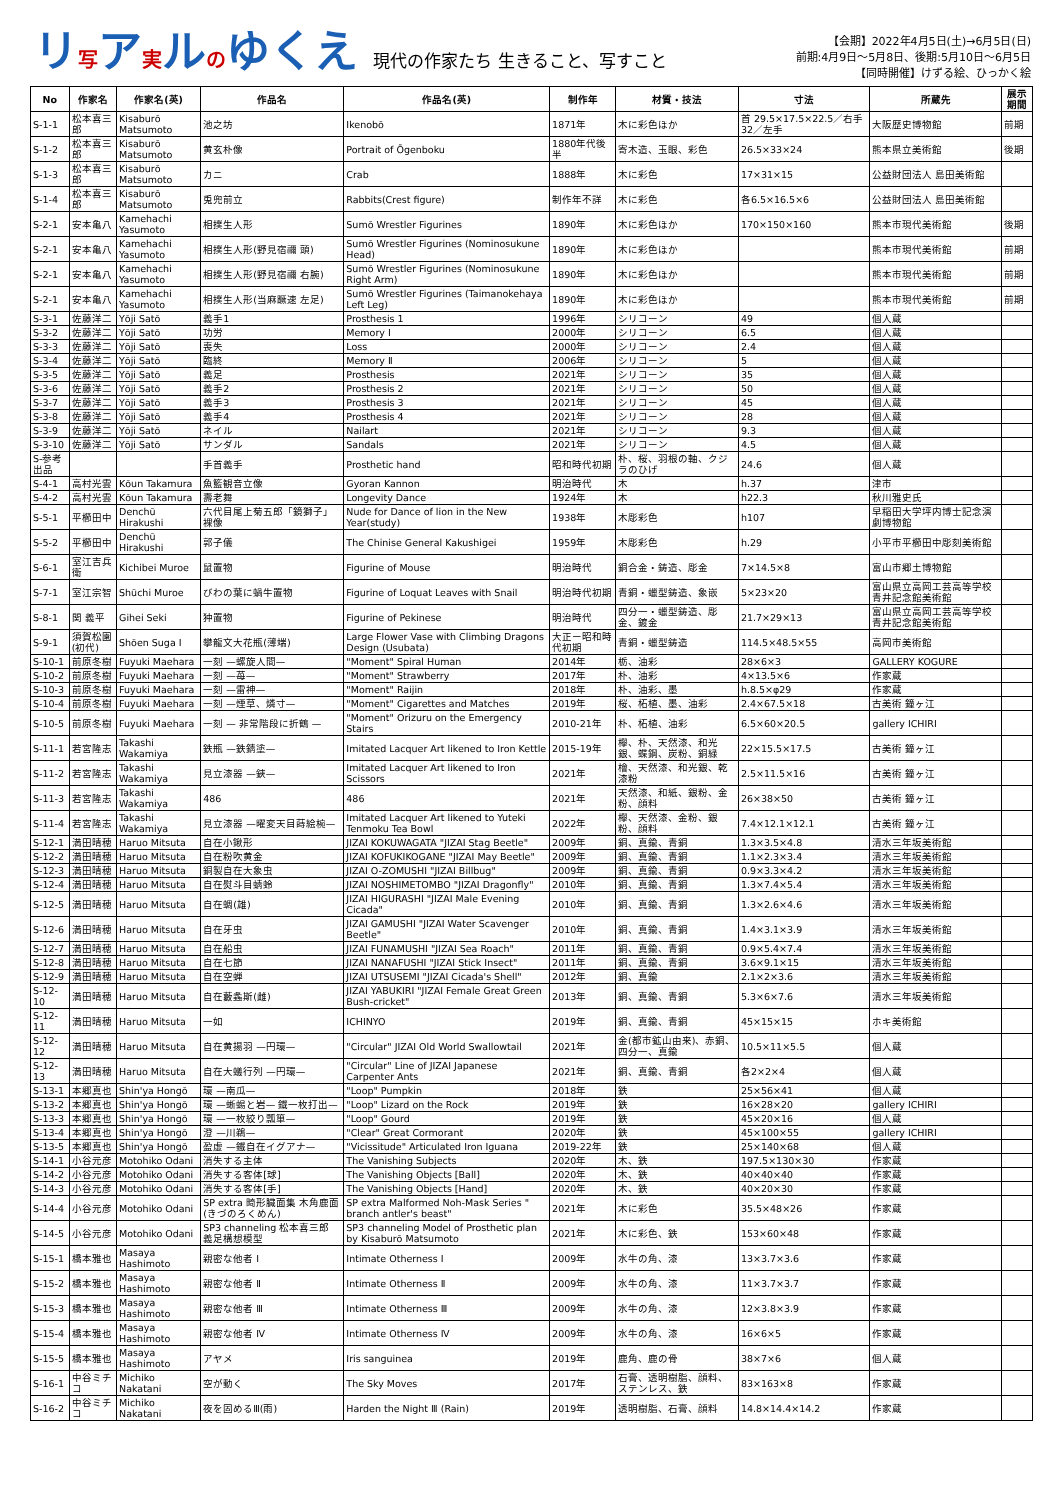リ写ア実ルのゆくえ 現代の作家たち 生きること、写すこと
【会期】2022年4月5日(土)→6月5日(日)
前期:4月9日〜5月8日、後期:5月10日〜6月5日
【同時開催】けずる絵、ひっかく絵
| No | 作家名 | 作家名(英) | 作品名 | 作品名(英) | 制作年 | 材質・技法 | 寸法 | 所蔵先 | 展示期間 |
| --- | --- | --- | --- | --- | --- | --- | --- | --- | --- |
| S-1-1 | 松本喜三郎 | Kisaburō Matsumoto | 池之坊 | Ikenobō | 1871年 | 木に彩色ほか | 首 29.5×17.5×22.5／右手 32／左手 | 大阪歴史博物館 | 前期 |
| S-1-2 | 松本喜三郎 | Kisaburō Matsumoto | 黄玄朴像 | Portrait of Ōgenboku | 1880年代後半 | 寄木造、玉眼、彩色 | 26.5×33×24 | 熊本県立美術館 | 後期 |
| S-1-3 | 松本喜三郎 | Kisaburō Matsumoto | カニ | Crab | 1888年 | 木に彩色 | 17×31×15 | 公益財団法人 島田美術館 | |
| S-1-4 | 松本喜三郎 | Kisaburō Matsumoto | 兎兜前立 | Rabbits(Crest figure) | 制作年不詳 | 木に彩色 | 各6.5×16.5×6 | 公益財団法人 島田美術館 | |
| S-2-1 | 安本亀八 | Kamehachi Yasumoto | 相撲生人形 | Sumō Wrestler Figurines | 1890年 | 木に彩色ほか | 170×150×160 | 熊本市現代美術館 | 後期 |
| S-2-1 | 安本亀八 | Kamehachi Yasumoto | 相撲生人形(野見宿禰 頭) | Sumō Wrestler Figurines (Nominosukune Head) | 1890年 | 木に彩色ほか | | 熊本市現代美術館 | 前期 |
| S-2-1 | 安本亀八 | Kamehachi Yasumoto | 相撲生人形(野見宿禰 右腕) | Sumō Wrestler Figurines (Nominosukune Right Arm) | 1890年 | 木に彩色ほか | | 熊本市現代美術館 | 前期 |
| S-2-1 | 安本亀八 | Kamehachi Yasumoto | 相撲生人形(当麻蹶速 左足) | Sumō Wrestler Figurines (Taimanokehaya Left Leg) | 1890年 | 木に彩色ほか | | 熊本市現代美術館 | 前期 |
| S-3-1 | 佐藤洋二 | Yōji Satō | 義手1 | Prosthesis 1 | 1996年 | シリコーン | 49 | 個人蔵 | |
| S-3-2 | 佐藤洋二 | Yōji Satō | 功労 | Memory Ⅰ | 2000年 | シリコーン | 6.5 | 個人蔵 | |
| S-3-3 | 佐藤洋二 | Yōji Satō | 喪失 | Loss | 2000年 | シリコーン | 2.4 | 個人蔵 | |
| S-3-4 | 佐藤洋二 | Yōji Satō | 臨終 | Memory Ⅱ | 2006年 | シリコーン | 5 | 個人蔵 | |
| S-3-5 | 佐藤洋二 | Yōji Satō | 義足 | Prosthesis | 2021年 | シリコーン | 35 | 個人蔵 | |
| S-3-6 | 佐藤洋二 | Yōji Satō | 義手2 | Prosthesis 2 | 2021年 | シリコーン | 50 | 個人蔵 | |
| S-3-7 | 佐藤洋二 | Yōji Satō | 義手3 | Prosthesis 3 | 2021年 | シリコーン | 45 | 個人蔵 | |
| S-3-8 | 佐藤洋二 | Yōji Satō | 義手4 | Prosthesis 4 | 2021年 | シリコーン | 28 | 個人蔵 | |
| S-3-9 | 佐藤洋二 | Yōji Satō | ネイル | Nailart | 2021年 | シリコーン | 9.3 | 個人蔵 | |
| S-3-10 | 佐藤洋二 | Yōji Satō | サンダル | Sandals | 2021年 | シリコーン | 4.5 | 個人蔵 | |
| S-参考出品 | | | 手首義手 | Prosthetic hand | 昭和時代初期 | 朴、桜、羽根の軸、クジラのひげ | 24.6 | 個人蔵 | |
| S-4-1 | 高村光雲 | Kōun Takamura | 魚籃観音立像 | Gyoran Kannon | 明治時代 | 木 | h.37 | 津市 | |
| S-4-2 | 高村光雲 | Kōun Takamura | 壽老舞 | Longevity Dance | 1924年 | 木 | h22.3 | 秋川雅史氏 | |
| S-5-1 | 平櫛田中 | Denchū Hirakushi | 六代目尾上菊五郎「鏡獅子」裸像 | Nude for Dance of lion in the New Year(study) | 1938年 | 木彫彩色 | h107 | 早稲田大学坪内博士記念演劇博物館 | |
| S-5-2 | 平櫛田中 | Denchū Hirakushi | 郭子儀 | The Chinise General Kakushigei | 1959年 | 木彫彩色 | h.29 | 小平市平櫛田中彫刻美術館 | |
| S-6-1 | 室江吉兵衛 | Kichibei Muroe | 鼠置物 | Figurine of Mouse | 明治時代 | 銅合金・鋳造、彫金 | 7×14.5×8 | 富山市郷土博物館 | |
| S-7-1 | 室江宗智 | Shūchi Muroe | びわの葉に蝸牛置物 | Figurine of Loquat Leaves with Snail | 明治時代初期 | 青銅・蠟型鋳造、象嵌 | 5×23×20 | 富山県立高岡工芸高等学校青井記念館美術館 | |
| S-8-1 | 関 義平 | Gihei Seki | 狆置物 | Figurine of Pekinese | 明治時代 | 四分一・蠟型鋳造、彫金、鍍金 | 21.7×29×13 | 富山県立高岡工芸高等学校青井記念館美術館 | |
| S-9-1 | 須賀松園(初代) | Shōen Suga Ⅰ | 攀龍文大花瓶(薄端) | Large Flower Vase with Climbing Dragons Design (Usubata) | 大正ー昭和時代初期 | 青銅・蠟型鋳造 | 114.5×48.5×55 | 高岡市美術館 | |
| S-10-1 | 前原冬樹 | Fuyuki Maehara | 一刻 —螺旋人間— | "Moment" Spiral Human | 2014年 | 栃、油彩 | 28×6×3 | GALLERY KOGURE | |
| S-10-2 | 前原冬樹 | Fuyuki Maehara | 一刻 —苺— | "Moment" Strawberry | 2017年 | 朴、油彩 | 4×13.5×6 | 作家蔵 | |
| S-10-3 | 前原冬樹 | Fuyuki Maehara | 一刻 —雷神— | "Moment" Raijin | 2018年 | 朴、油彩、墨 | h.8.5×φ29 | 作家蔵 | |
| S-10-4 | 前原冬樹 | Fuyuki Maehara | 一刻 —煙草、燐寸— | "Moment" Cigarettes and Matches | 2019年 | 桜、柘植、墨、油彩 | 2.4×67.5×18 | 古美術 鐘ヶ江 | |
| S-10-5 | 前原冬樹 | Fuyuki Maehara | 一刻 — 非常階段に折鶴 — | "Moment" Orizuru on the Emergency Stairs | 2010-21年 | 朴、柘植、油彩 | 6.5×60×20.5 | gallery ICHIRI | |
| S-11-1 | 若宮隆志 | Takashi Wakamiya | 鉄瓶 —鉄錆塗— | Imitated Lacquer Art likened to Iron Kettle | 2015-19年 | 欅、朴、天然漆、和光銀、蝶鋼、炭粉、銅緑 | 22×15.5×17.5 | 古美術 鐘ヶ江 | |
| S-11-2 | 若宮隆志 | Takashi Wakamiya | 見立漆器 —鋏— | Imitated Lacquer Art likened to Iron Scissors | 2021年 | 檜、天然漆、和光銀、乾漆粉 | 2.5×11.5×16 | 古美術 鐘ヶ江 | |
| S-11-3 | 若宮隆志 | Takashi Wakamiya | 486 | 486 | 2021年 | 天然漆、和紙、銀粉、金粉、顔料 | 26×38×50 | 古美術 鐘ヶ江 | |
| S-11-4 | 若宮隆志 | Takashi Wakamiya | 見立漆器 —曜変天目蒔絵椀— | Imitated Lacquer Art likened to Yuteki Tenmoku Tea Bowl | 2022年 | 欅、天然漆、金粉、銀粉、顔料 | 7.4×12.1×12.1 | 古美術 鐘ヶ江 | |
| S-12-1 | 満田晴穂 | Haruo Mitsuta | 自在小鍬形 | JIZAI KOKUWAGATA "JIZAI Stag Beetle" | 2009年 | 銅、真鍮、青銅 | 1.3×3.5×4.8 | 清水三年坂美術館 | |
| S-12-2 | 満田晴穂 | Haruo Mitsuta | 自在粉吹黄金 | JIZAI KOFUKIKOGANE "JIZAI May Beetle" | 2009年 | 銅、真鍮、青銅 | 1.1×2.3×3.4 | 清水三年坂美術館 | |
| S-12-3 | 満田晴穂 | Haruo Mitsuta | 銅製自在大象虫 | JIZAI O-ZOMUSHI "JIZAI Billbug" | 2009年 | 銅、真鍮、青銅 | 0.9×3.3×4.2 | 清水三年坂美術館 | |
| S-12-4 | 満田晴穂 | Haruo Mitsuta | 自在熨斗目蜻蛉 | JIZAI NOSHIMETOMBO "JIZAI Dragonfly" | 2010年 | 銅、真鍮、青銅 | 1.3×7.4×5.4 | 清水三年坂美術館 | |
| S-12-5 | 満田晴穂 | Haruo Mitsuta | 自在蜩(雄) | JIZAI HIGURASHI "JIZAI Male Evening Cicada" | 2010年 | 銅、真鍮、青銅 | 1.3×2.6×4.6 | 清水三年坂美術館 | |
| S-12-6 | 満田晴穂 | Haruo Mitsuta | 自在牙虫 | JIZAI GAMUSHI "JIZAI Water Scavenger Beetle" | 2010年 | 銅、真鍮、青銅 | 1.4×3.1×3.9 | 清水三年坂美術館 | |
| S-12-7 | 満田晴穂 | Haruo Mitsuta | 自在船虫 | JIZAI FUNAMUSHI "JIZAI Sea Roach" | 2011年 | 銅、真鍮、青銅 | 0.9×5.4×7.4 | 清水三年坂美術館 | |
| S-12-8 | 満田晴穂 | Haruo Mitsuta | 自在七節 | JIZAI NANAFUSHI "JIZAI Stick Insect" | 2011年 | 銅、真鍮、青銅 | 3.6×9.1×15 | 清水三年坂美術館 | |
| S-12-9 | 満田晴穂 | Haruo Mitsuta | 自在空蝉 | JIZAI UTSUSEMI "JIZAI Cicada's Shell" | 2012年 | 銅、真鍮 | 2.1×2×3.6 | 清水三年坂美術館 | |
| S-12-10 | 満田晴穂 | Haruo Mitsuta | 自在藪螽斯(雌) | JIZAI YABUKIRI "JIZAI Female Great Green Bush-cricket" | 2013年 | 銅、真鍮、青銅 | 5.3×6×7.6 | 清水三年坂美術館 | |
| S-12-11 | 満田晴穂 | Haruo Mitsuta | 一如 | ICHINYO | 2019年 | 銅、真鍮、青銅 | 45×15×15 | ホキ美術館 | |
| S-12-12 | 満田晴穂 | Haruo Mitsuta | 自在黄揚羽 —円環— | "Circular" JIZAI Old World Swallowtail | 2021年 | 金(都市鉱山由来)、赤銅、四分一、真鍮 | 10.5×11×5.5 | 個人蔵 | |
| S-12-13 | 満田晴穂 | Haruo Mitsuta | 自在大蟻行列 —円環— | "Circular" Line of JIZAI Japanese Carpenter Ants | 2021年 | 銅、真鍮、青銅 | 各2×2×4 | 個人蔵 | |
| S-13-1 | 本郷真也 | Shin'ya Hongō | 環 —南瓜— | "Loop" Pumpkin | 2018年 | 鉄 | 25×56×41 | 個人蔵 | |
| S-13-2 | 本郷真也 | Shin'ya Hongō | 環 —蜥蜴と岩— 鐡一枚打出— | "Loop" Lizard on the Rock | 2019年 | 鉄 | 16×28×20 | gallery ICHIRI | |
| S-13-3 | 本郷真也 | Shin'ya Hongō | 環 —一枚絞り瓢箪— | "Loop" Gourd | 2019年 | 鉄 | 45×20×16 | 個人蔵 | |
| S-13-4 | 本郷真也 | Shin'ya Hongō | 澄 —川鵜— | "Clear" Great Cormorant | 2020年 | 鉄 | 45×100×55 | gallery ICHIRI | |
| S-13-5 | 本郷真也 | Shin'ya Hongō | 盈虚 —鐵自在イグアナ— | "Vicissitude" Articulated Iron Iguana | 2019-22年 | 鉄 | 25×140×68 | 個人蔵 | |
| S-14-1 | 小谷元彦 | Motohiko Odani | 消失する主体 | The Vanishing Subjects | 2020年 | 木、鉄 | 197.5×130×30 | 作家蔵 | |
| S-14-2 | 小谷元彦 | Motohiko Odani | 消失する客体[球] | The Vanishing Objects [Ball] | 2020年 | 木、鉄 | 40×40×40 | 作家蔵 | |
| S-14-3 | 小谷元彦 | Motohiko Odani | 消失する客体[手] | The Vanishing Objects [Hand] | 2020年 | 木、鉄 | 40×20×30 | 作家蔵 | |
| S-14-4 | 小谷元彦 | Motohiko Odani | SP extra 畸形臓面集 木角鹿面(きづのろくめん) | SP extra Malformed Noh-Mask Series " branch antler's beast" | 2021年 | 木に彩色 | 35.5×48×26 | 作家蔵 | |
| S-14-5 | 小谷元彦 | Motohiko Odani | SP3 channeling 松本喜三郎 義足構想模型 | SP3 channeling Model of Prosthetic plan by Kisaburō Matsumoto | 2021年 | 木に彩色、鉄 | 153×60×48 | 作家蔵 | |
| S-15-1 | 橋本雅也 | Masaya Hashimoto | 親密な他者 Ⅰ | Intimate Otherness Ⅰ | 2009年 | 水牛の角、漆 | 13×3.7×3.6 | 作家蔵 | |
| S-15-2 | 橋本雅也 | Masaya Hashimoto | 親密な他者 Ⅱ | Intimate Otherness Ⅱ | 2009年 | 水牛の角、漆 | 11×3.7×3.7 | 作家蔵 | |
| S-15-3 | 橋本雅也 | Masaya Hashimoto | 親密な他者 Ⅲ | Intimate Otherness Ⅲ | 2009年 | 水牛の角、漆 | 12×3.8×3.9 | 作家蔵 | |
| S-15-4 | 橋本雅也 | Masaya Hashimoto | 親密な他者 Ⅳ | Intimate Otherness Ⅳ | 2009年 | 水牛の角、漆 | 16×6×5 | 作家蔵 | |
| S-15-5 | 橋本雅也 | Masaya Hashimoto | アヤメ | Iris sanguinea | 2019年 | 鹿角、鹿の骨 | 38×7×6 | 個人蔵 | |
| S-16-1 | 中谷ミチコ | Michiko Nakatani | 空が動く | The Sky Moves | 2017年 | 石膏、透明樹脂、顔料、ステンレス、鉄 | 83×163×8 | 作家蔵 | |
| S-16-2 | 中谷ミチコ | Michiko Nakatani | 夜を固めるⅢ(雨) | Harden the Night Ⅲ (Rain) | 2019年 | 透明樹脂、石膏、顔料 | 14.8×14.4×14.2 | 作家蔵 | |